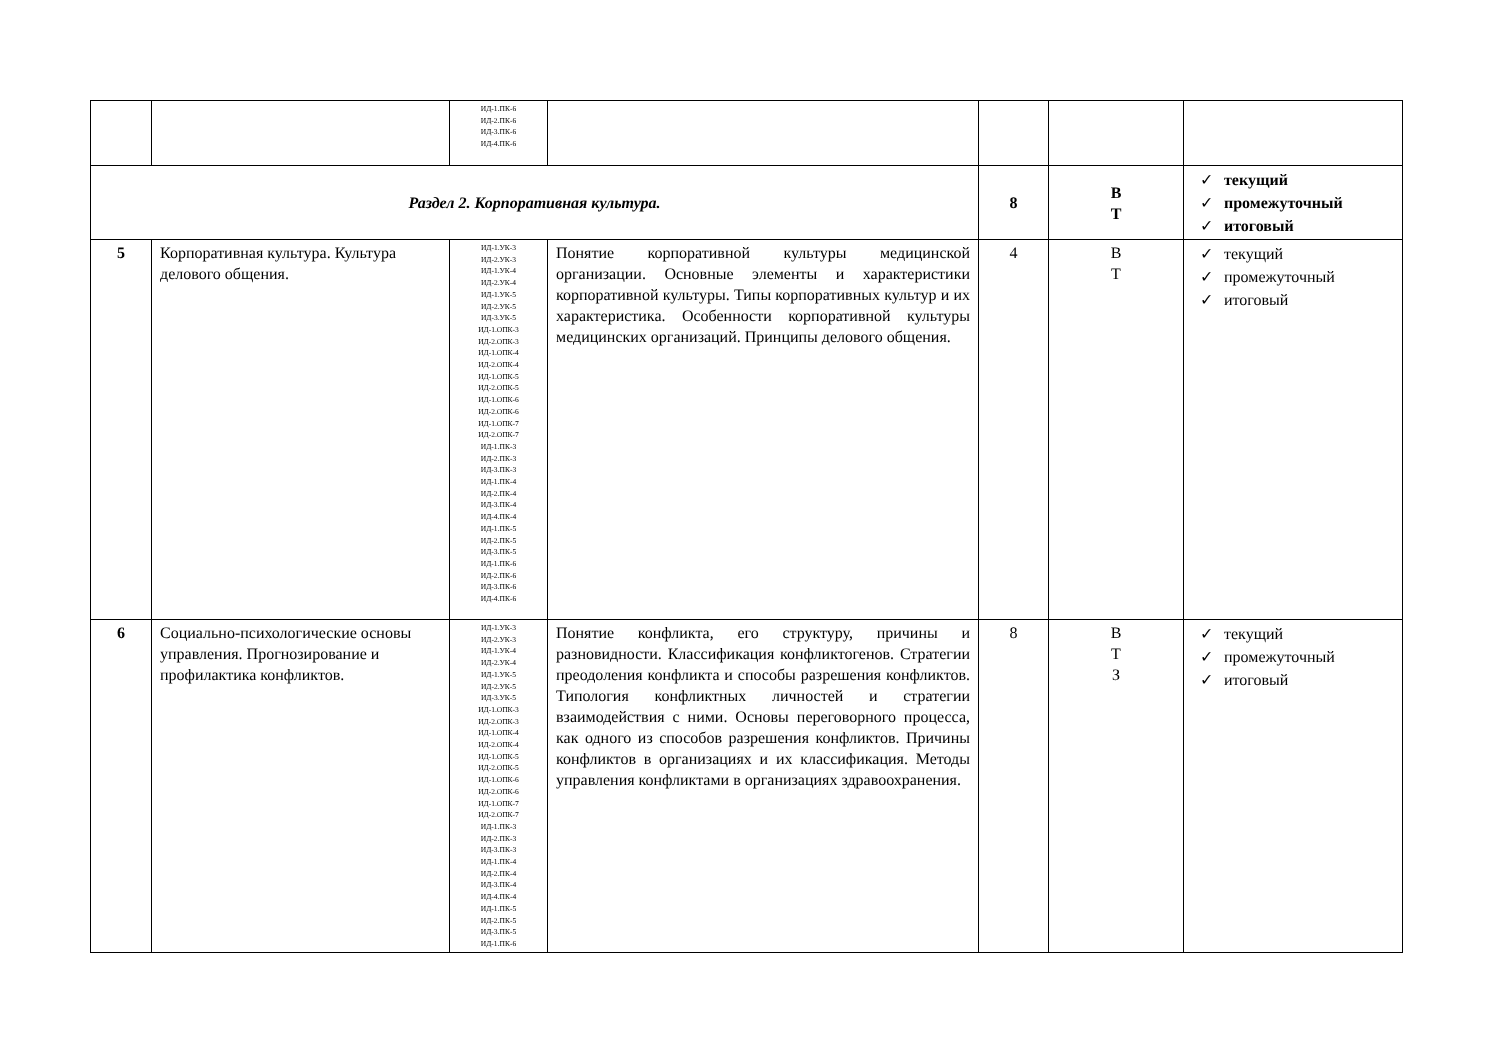| | | ИД-1.ПК-6 ИД-2.ПК-6 ИД-3.ПК-6 ИД-4.ПК-6 | | | | |
| Раздел 2. Корпоративная культура. | | | | 8 | В Т | ✓ текущий ✓ промежуточный ✓ итоговый |
| 5 | Корпоративная культура. Культура делового общения. | ИД-1.УК-3 ИД-2.УК-3 ИД-1.УК-4 ИД-2.УК-4 ИД-1.УК-5 ИД-2.УК-5 ИД-3.УК-5 ИД-1.ОПК-3 ИД-2.ОПК-3 ИД-1.ОПК-4 ИД-2.ОПК-4 ИД-1.ОПК-5 ИД-2.ОПК-5 ИД-1.ОПК-6 ИД-2.ОПК-6 ИД-1.ОПК-7 ИД-2.ОПК-7 ИД-1.ПК-3 ИД-2.ПК-3 ИД-3.ПК-3 ИД-1.ПК-4 ИД-2.ПК-4 ИД-3.ПК-4 ИД-4.ПК-4 ИД-1.ПК-5 ИД-2.ПК-5 ИД-3.ПК-5 ИД-1.ПК-6 ИД-2.ПК-6 ИД-3.ПК-6 ИД-4.ПК-6 | Понятие корпоративной культуры медицинской организации. Основные элементы и характеристики корпоративной культуры. Типы корпоративных культур и их характеристика. Особенности корпоративной культуры медицинских организаций. Принципы делового общения. | 4 | В Т | ✓ текущий ✓ промежуточный ✓ итоговый |
| 6 | Социально-психологические основы управления. Прогнозирование и профилактика конфликтов. | ИД-1.УК-3 ИД-2.УК-3 ИД-1.УК-4 ИД-2.УК-4 ИД-1.УК-5 ИД-2.УК-5 ИД-3.УК-5 ИД-1.ОПК-3 ИД-2.ОПК-3 ИД-1.ОПК-4 ИД-2.ОПК-4 ИД-1.ОПК-5 ИД-2.ОПК-5 ИД-1.ОПК-6 ИД-2.ОПК-6 ИД-1.ОПК-7 ИД-2.ОПК-7 ИД-1.ПК-3 ИД-2.ПК-3 ИД-3.ПК-3 ИД-1.ПК-4 ИД-2.ПК-4 ИД-3.ПК-4 ИД-4.ПК-4 ИД-1.ПК-5 ИД-2.ПК-5 ИД-3.ПК-5 ИД-1.ПК-6 | Понятие конфликта, его структуру, причины и разновидности. Классификация конфликтогенов. Стратегии преодоления конфликта и способы разрешения конфликтов. Типология конфликтных личностей и стратегии взаимодействия с ними. Основы переговорного процесса, как одного из способов разрешения конфликтов. Причины конфликтов в организациях и их классификация. Методы управления конфликтами в организациях здравоохранения. | 8 | В Т З | ✓ текущий ✓ промежуточный ✓ итоговый |